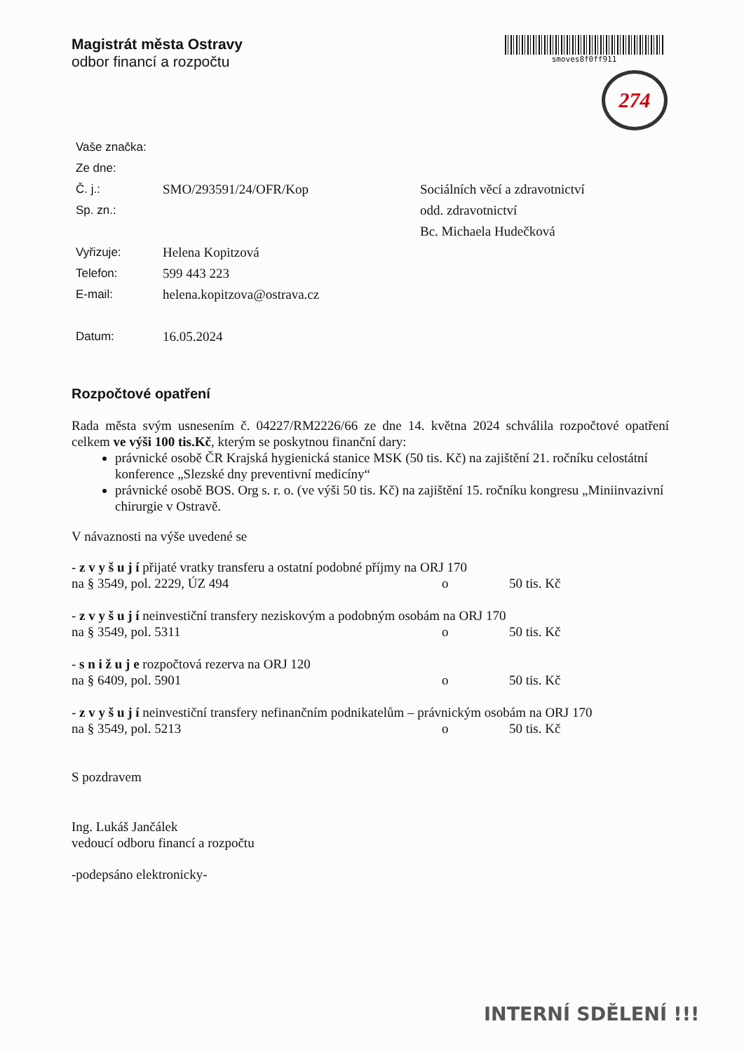Magistrát města Ostravy
odbor financí a rozpočtu
smoves8f0ff911
274
Vaše značka:
Ze dne:
Č. j.: SMO/293591/24/OFR/Kop Sociálních věcí a zdravotnictví
Sp. zn.: odd. zdravotnictví
Bc. Michaela Hudečková
Vyřizuje: Helena Kopitzová
Telefon: 599 443 223
E-mail: helena.kopitzova@ostrava.cz
Datum: 16.05.2024
Rozpočtové opatření
Rada města svým usnesením č. 04227/RM2226/66 ze dne 14. května 2024 schválila rozpočtové opatření celkem ve výši 100 tis.Kč, kterým se poskytnou finanční dary:
právnické osobě ČR Krajská hygienická stanice MSK (50 tis. Kč) na zajištění 21. ročníku celostátní konference „Slezské dny preventivní medicíny“
právnické osobě BOS. Org s. r. o. (ve výši 50 tis. Kč) na zajištění 15. ročníku kongresu „Miniinvazivní chirurgie v Ostravě.
V návaznosti na výše uvedené se
- z v y š u j í přijaté vratky transferu a ostatní podobné příjmy na ORJ 170
na § 3549, pol. 2229, ÚZ 494 o 50 tis. Kč
- z v y š u j í neinvestiční transfery neziskovým a podobným osobám na ORJ 170
na § 3549, pol. 5311 o 50 tis. Kč
- s n i ž u j e rozpočtová rezerva na ORJ 120
na § 6409, pol. 5901 o 50 tis. Kč
- z v y š u j í neinvestiční transfery nefinančním podnikatelům – právnickým osobám na ORJ 170
na § 3549, pol. 5213 o 50 tis. Kč
S pozdravem
Ing. Lukáš Jančálek
vedoucí odboru financí a rozpočtu
-podepsáno elektronicky-
INTERNÍ SDĚLENÍ !!!